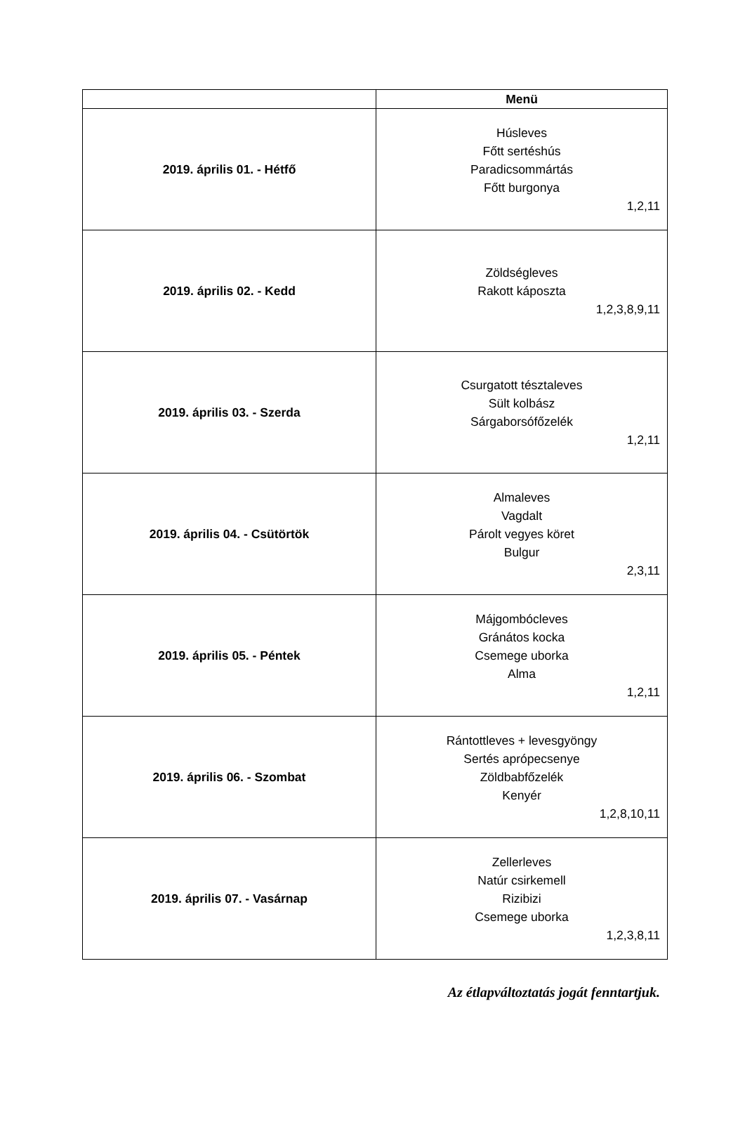| | Menü |
| --- | --- |
| 2019. április 01. - Hétfő | Húsleves Főtt sertéshús Paradicsommártás Főtt burgonya 1,2,11 |
| 2019. április 02. - Kedd | Zöldségleves Rakott káposzta 1,2,3,8,9,11 |
| 2019. április 03. - Szerda | Csurgatott tésztaleves Sült kolbász Sárgaborsófőzelék 1,2,11 |
| 2019. április 04. - Csütörtök | Almaleves Vagdalt Párolt vegyes köret Bulgur 2,3,11 |
| 2019. április 05. - Péntek | Májgombócleves Gránátos kocka Csemege uborka Alma 1,2,11 |
| 2019. április 06. - Szombat | Rántottleves + levesgyöngy Sertés aprópecsenye Zöldbabfőzelék Kenyér 1,2,8,10,11 |
| 2019. április 07. - Vasárnap | Zellerleves Natúr csirkemell Rizibizi Csemege uborka 1,2,3,8,11 |
Az étlapváltoztatás jogát fenntartjuk.